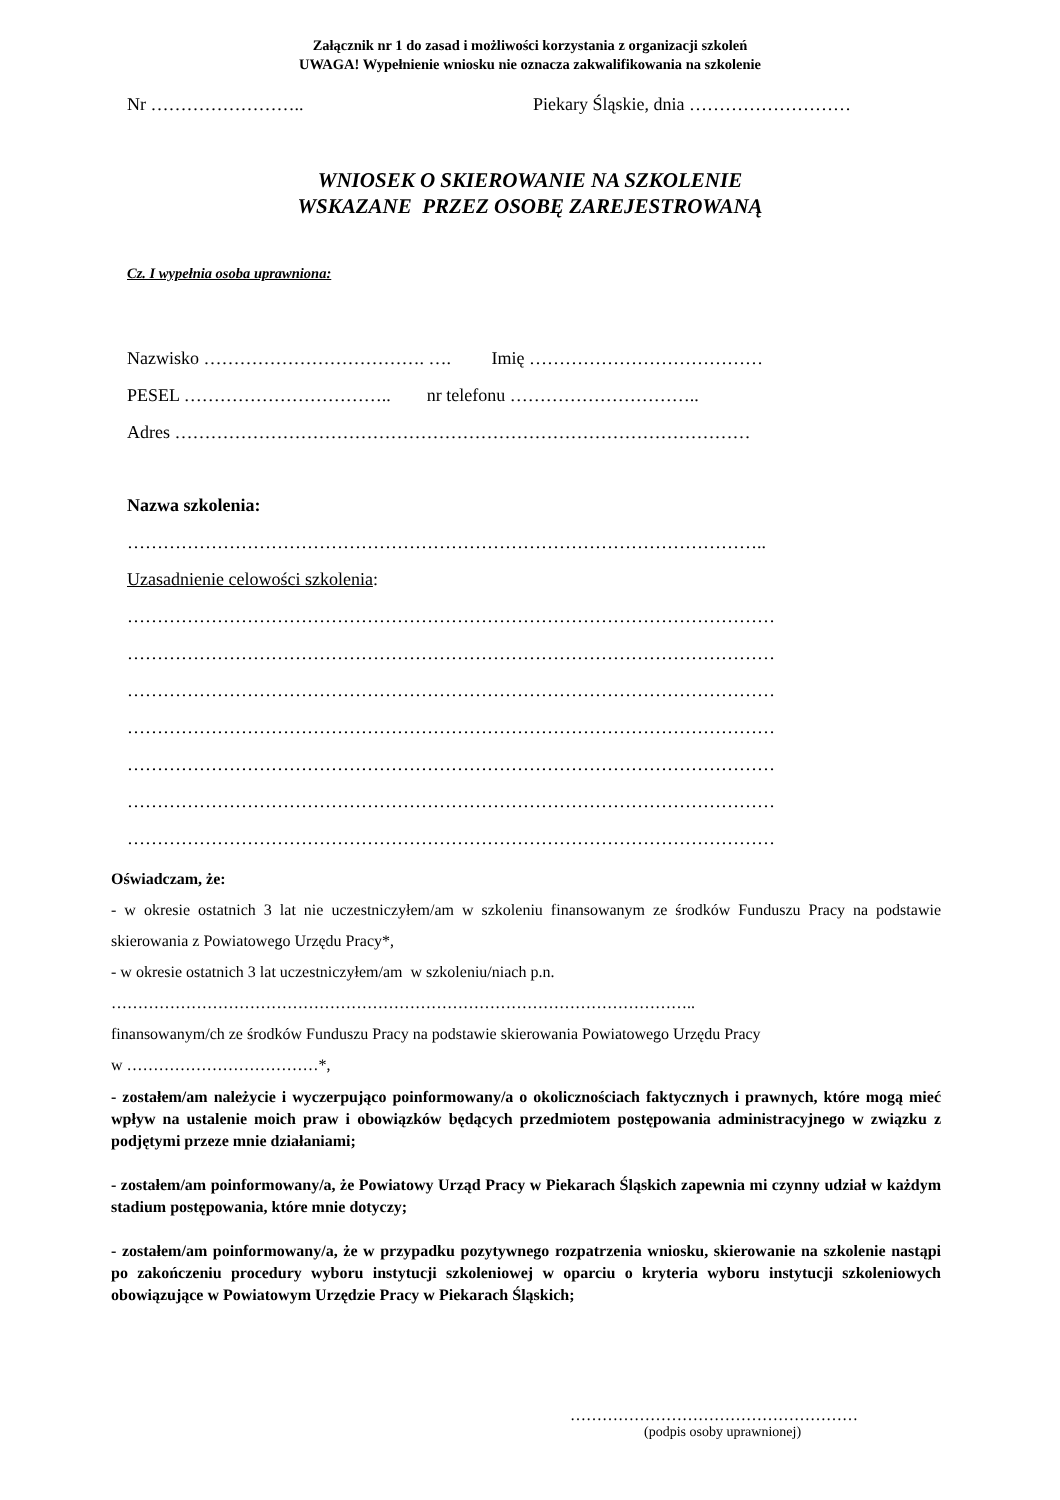Załącznik nr 1 do zasad i możliwości korzystania z organizacji szkoleń
UWAGA! Wypełnienie wniosku nie oznacza zakwalifikowania na szkolenie
Nr …………………….. Piekary Śląskie, dnia ………………………
WNIOSEK O SKIEROWANIE NA SZKOLENIE
WSKAZANE PRZEZ OSOBĘ ZAREJESTROWANĄ
Cz. I wypełnia osoba uprawniona:
Nazwisko ………………………………. …. Imię …………………………………
PESEL …………………………….. nr telefonu …………………………..
Adres ……………………………………………………………………………………
Nazwa szkolenia:
……………………………………………………………………………………………..
Uzasadnienie celowości szkolenia:
………………………………………………………………………………………………
………………………………………………………………………………………………
………………………………………………………………………………………………
………………………………………………………………………………………………
………………………………………………………………………………………………
………………………………………………………………………………………………
………………………………………………………………………………………………
Oświadczam, że:
- w okresie ostatnich 3 lat nie uczestniczyłem/am w szkoleniu finansowanym ze środków Funduszu Pracy na podstawie skierowania z Powiatowego Urzędu Pracy*,
- w okresie ostatnich 3 lat uczestniczyłem/am w szkoleniu/niach p.n.
………………………………………………………………………………………………..
finansowanym/ch ze środków Funduszu Pracy na podstawie skierowania Powiatowego Urzędu Pracy
w ………………………………*,
- zostałem/am należycie i wyczerpująco poinformowany/a o okolicznościach faktycznych i prawnych, które mogą mieć wpływ na ustalenie moich praw i obowiązków będących przedmiotem postępowania administracyjnego w związku z podjętymi przeze mnie działaniami;
- zostałem/am poinformowany/a, że Powiatowy Urząd Pracy w Piekarach Śląskich zapewnia mi czynny udział w każdym stadium postępowania, które mnie dotyczy;
- zostałem/am poinformowany/a, że w przypadku pozytywnego rozpatrzenia wniosku, skierowanie na szkolenie nastąpi po zakończeniu procedury wyboru instytucji szkoleniowej w oparciu o kryteria wyboru instytucji szkoleniowych obowiązujące w Powiatowym Urzędzie Pracy w Piekarach Śląskich;
………………………………………………
(podpis osoby uprawnionej)